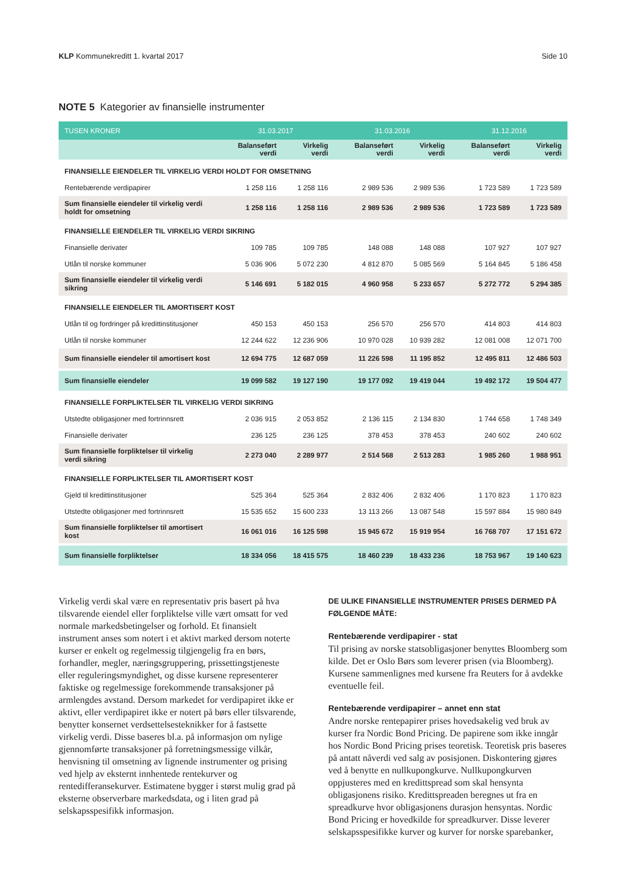KLP Kommunekreditt 1. kvartal 2017
Side 10
NOTE 5 Kategorier av finansielle instrumenter
| TUSEN KRONER | 31.03.2017 | | 31.03.2016 | | 31.12.2016 | |
| --- | --- | --- | --- | --- | --- | --- |
| | Balanseført verdi | Virkelig verdi | Balanseført verdi | Virkelig verdi | Balanseført verdi | Virkelig verdi |
| FINANSIELLE EIENDELER TIL VIRKELIG VERDI HOLDT FOR OMSETNING | | | | | | |
| Rentebærende verdipapirer | 1 258 116 | 1 258 116 | 2 989 536 | 2 989 536 | 1 723 589 | 1 723 589 |
| Sum finansielle eiendeler til virkelig verdi holdt for omsetning | 1 258 116 | 1 258 116 | 2 989 536 | 2 989 536 | 1 723 589 | 1 723 589 |
| FINANSIELLE EIENDELER TIL VIRKELIG VERDI SIKRING | | | | | | |
| Finansielle derivater | 109 785 | 109 785 | 148 088 | 148 088 | 107 927 | 107 927 |
| Utlån til norske kommuner | 5 036 906 | 5 072 230 | 4 812 870 | 5 085 569 | 5 164 845 | 5 186 458 |
| Sum finansielle eiendeler til virkelig verdi sikring | 5 146 691 | 5 182 015 | 4 960 958 | 5 233 657 | 5 272 772 | 5 294 385 |
| FINANSIELLE EIENDELER TIL AMORTISERT KOST | | | | | | |
| Utlån til og fordringer på kredittinstitusjoner | 450 153 | 450 153 | 256 570 | 256 570 | 414 803 | 414 803 |
| Utlån til norske kommuner | 12 244 622 | 12 236 906 | 10 970 028 | 10 939 282 | 12 081 008 | 12 071 700 |
| Sum finansielle eiendeler til amortisert kost | 12 694 775 | 12 687 059 | 11 226 598 | 11 195 852 | 12 495 811 | 12 486 503 |
| Sum finansielle eiendeler | 19 099 582 | 19 127 190 | 19 177 092 | 19 419 044 | 19 492 172 | 19 504 477 |
| FINANSIELLE FORPLIKTELSER TIL VIRKELIG VERDI SIKRING | | | | | | |
| Utstedte obligasjoner med fortrinnsrett | 2 036 915 | 2 053 852 | 2 136 115 | 2 134 830 | 1 744 658 | 1 748 349 |
| Finansielle derivater | 236 125 | 236 125 | 378 453 | 378 453 | 240 602 | 240 602 |
| Sum finansielle forpliktelser til virkelig verdi sikring | 2 273 040 | 2 289 977 | 2 514 568 | 2 513 283 | 1 985 260 | 1 988 951 |
| FINANSIELLE FORPLIKTELSER TIL AMORTISERT KOST | | | | | | |
| Gjeld til kredittinstitusjoner | 525 364 | 525 364 | 2 832 406 | 2 832 406 | 1 170 823 | 1 170 823 |
| Utstedte obligasjoner med fortrinnsrett | 15 535 652 | 15 600 233 | 13 113 266 | 13 087 548 | 15 597 884 | 15 980 849 |
| Sum finansielle forpliktelser til amortisert kost | 16 061 016 | 16 125 598 | 15 945 672 | 15 919 954 | 16 768 707 | 17 151 672 |
| Sum finansielle forpliktelser | 18 334 056 | 18 415 575 | 18 460 239 | 18 433 236 | 18 753 967 | 19 140 623 |
Virkelig verdi skal være en representativ pris basert på hva tilsvarende eiendel eller forpliktelse ville vært omsatt for ved normale markedsbetingelser og forhold. Et finansielt instrument anses som notert i et aktivt marked dersom noterte kurser er enkelt og regelmessig tilgjengelig fra en børs, forhandler, megler, næringsgruppering, prissettingstjeneste eller reguleringsmyndighet, og disse kursene representerer faktiske og regelmessige forekommende transaksjoner på armlengdes avstand. Dersom markedet for verdipapiret ikke er aktivt, eller verdipapiret ikke er notert på børs eller tilsvarende, benytter konsernet verdsettelsesteknikker for å fastsette virkelig verdi. Disse baseres bl.a. på informasjon om nylige gjennomførte transaksjoner på forretningsmessige vilkår, henvisning til omsetning av lignende instrumenter og prising ved hjelp av eksternt innhentede rentekurver og rentedifferansekurver. Estimatene bygger i størst mulig grad på eksterne observerbare markedsdata, og i liten grad på selskapsspesifikk informasjon.
DE ULIKE FINANSIELLE INSTRUMENTER PRISES DERMED PÅ FØLGENDE MÅTE:
Rentebærende verdipapirer - stat
Til prising av norske statsobligasjoner benyttes Bloomberg som kilde. Det er Oslo Børs som leverer prisen (via Bloomberg). Kursene sammenlignes med kursene fra Reuters for å avdekke eventuelle feil.
Rentebærende verdipapirer – annet enn stat
Andre norske rentepapirer prises hovedsakelig ved bruk av kurser fra Nordic Bond Pricing. De papirene som ikke inngår hos Nordic Bond Pricing prises teoretisk. Teoretisk pris baseres på antatt nåverdi ved salg av posisjonen. Diskontering gjøres ved å benytte en nullkupongkurve. Nullkupongkurven oppjusteres med en kredittspread som skal hensynta obligasjonens risiko. Kredittspreaden beregnes ut fra en spreadkurve hvor obligasjonens durasjon hensyntas. Nordic Bond Pricing er hovedkilde for spreadkurver. Disse leverer selskapsspesifikke kurver og kurver for norske sparebanker,